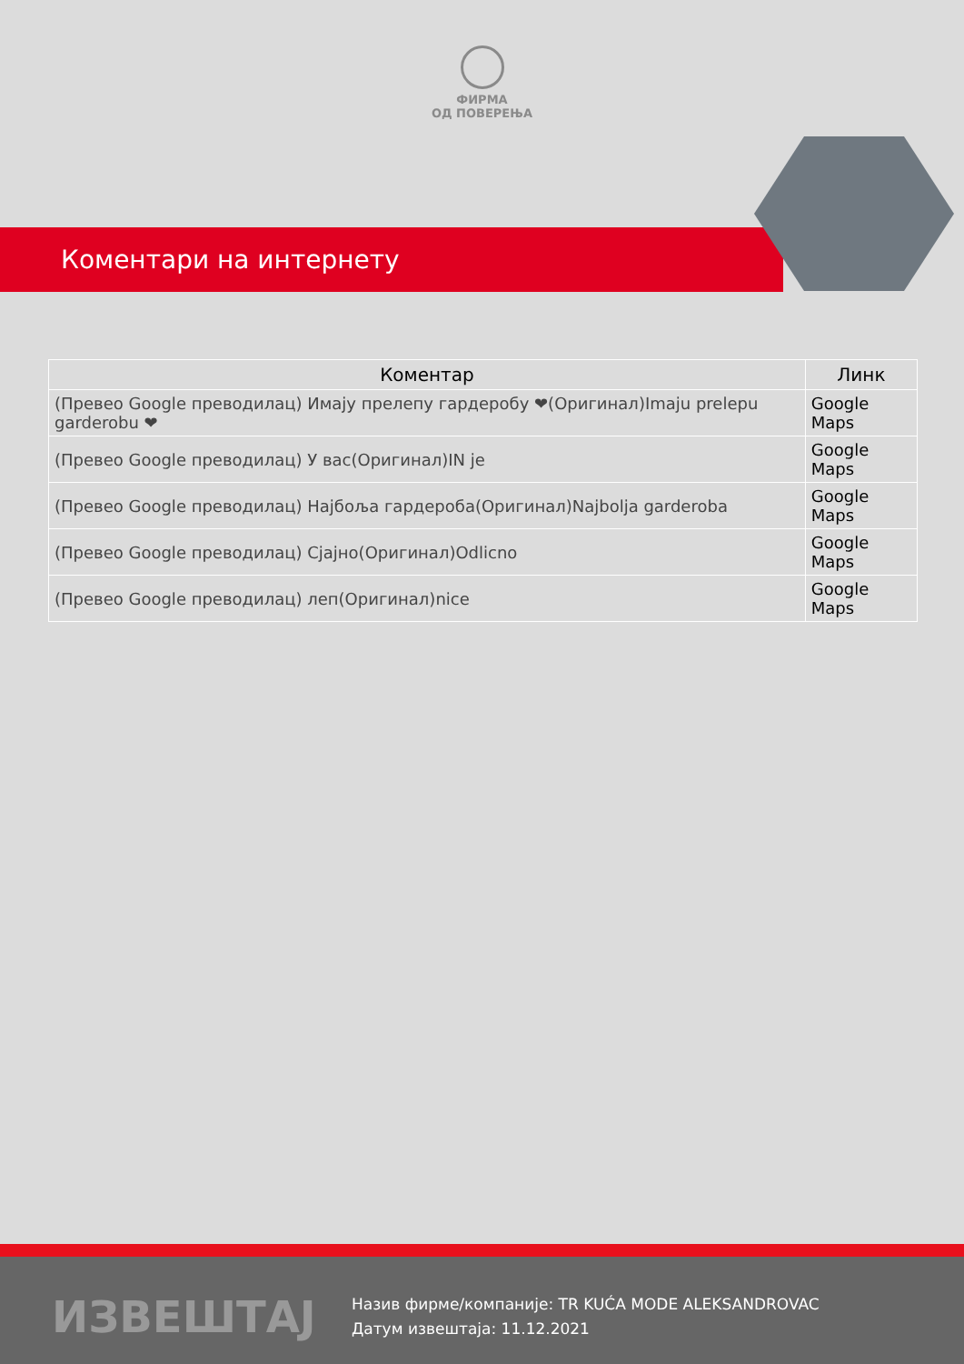ФИРМА
ОД ПОВЕРЕЊА
Коментари на интернету
| Коментар | Линк |
| --- | --- |
| (Превео Google преводилац) Имају прелепу гардеробу ❤(Оригинал)Imaju prelepu garderobu ❤ | Google Maps |
| (Превео Google преводилац) У вас(Оригинал)IN je | Google Maps |
| (Превео Google преводилац) Најбоља гардероба(Оригинал)Najbolja garderoba | Google Maps |
| (Превео Google преводилац) Сјајно(Оригинал)Odlicno | Google Maps |
| (Превео Google преводилац) леп(Оригинал)nice | Google Maps |
ИЗВЕШТАЈ
Назив фирме/компаније: TR KUĆA MODE ALEKSANDROVAC
Датум извештаја: 11.12.2021